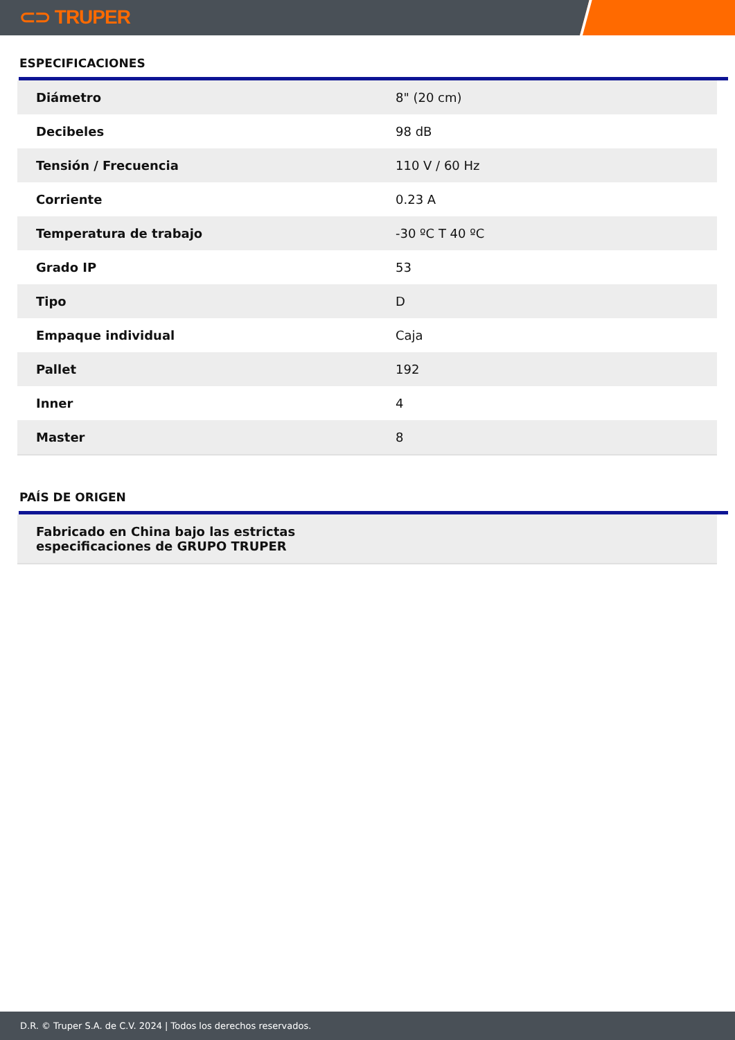⊂⊃ TRUPER
ESPECIFICACIONES
| Diámetro | 8" (20 cm) |
| Decibeles | 98 dB |
| Tensión / Frecuencia | 110 V / 60 Hz |
| Corriente | 0.23 A |
| Temperatura de trabajo | -30 ºC T 40 ºC |
| Grado IP | 53 |
| Tipo | D |
| Empaque individual | Caja |
| Pallet | 192 |
| Inner | 4 |
| Master | 8 |
PAÍS DE ORIGEN
Fabricado en China bajo las estrictas
especificaciones de GRUPO TRUPER
D.R. © Truper S.A. de C.V. 2024 | Todos los derechos reservados.